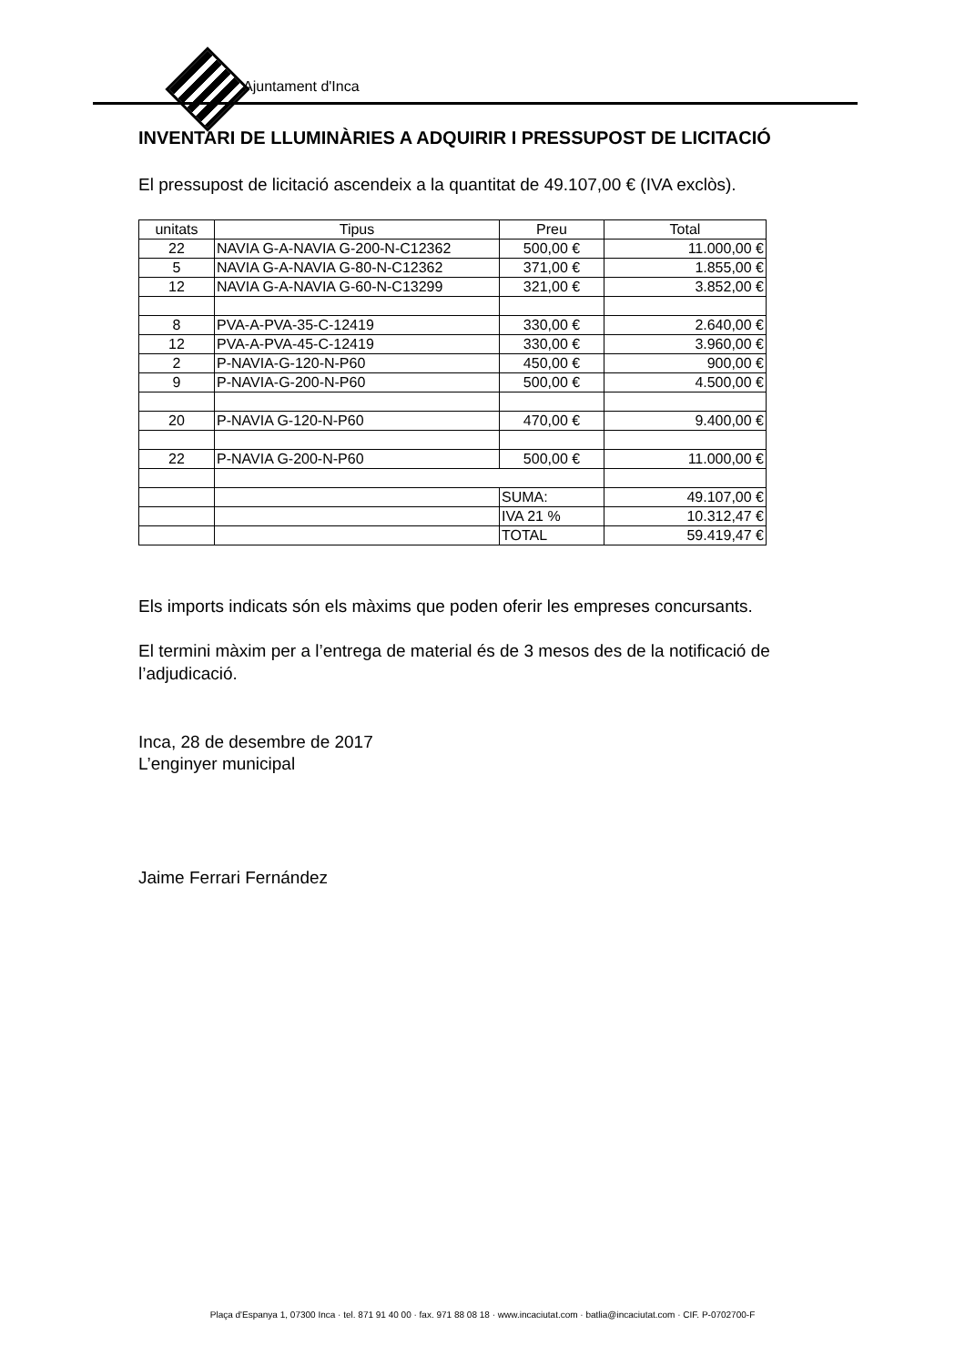Ajuntament d'Inca
INVENTARI DE LLUMINÀRIES A ADQUIRIR I PRESSUPOST DE LICITACIÓ
El pressupost de licitació ascendeix a la quantitat de 49.107,00 € (IVA exclòs).
| unitats | Tipus | Preu | Total |
| --- | --- | --- | --- |
| 22 | NAVIA G-A-NAVIA G-200-N-C12362 | 500,00 € | 11.000,00 € |
| 5 | NAVIA G-A-NAVIA G-80-N-C12362 | 371,00 € | 1.855,00 € |
| 12 | NAVIA G-A-NAVIA G-60-N-C13299 | 321,00 € | 3.852,00 € |
| 8 | PVA-A-PVA-35-C-12419 | 330,00 € | 2.640,00 € |
| 12 | PVA-A-PVA-45-C-12419 | 330,00 € | 3.960,00 € |
| 2 | P-NAVIA-G-120-N-P60 | 450,00 € | 900,00 € |
| 9 | P-NAVIA-G-200-N-P60 | 500,00 € | 4.500,00 € |
| 20 | P-NAVIA G-120-N-P60 | 470,00 € | 9.400,00 € |
| 22 | P-NAVIA G-200-N-P60 | 500,00 € | 11.000,00 € |
| | | SUMA: | 49.107,00 € |
| | | IVA 21 % | 10.312,47 € |
| | | TOTAL | 59.419,47 € |
Els imports indicats són els màxims que poden oferir les empreses concursants.
El termini màxim per a l’entrega de material és de 3 mesos des de la notificació de l’adjudicació.
Inca, 28 de desembre de 2017
L’enginyer municipal
Jaime Ferrari Fernández
Plaça d'Espanya 1, 07300 Inca · tel. 871 91 40 00 · fax. 971 88 08 18 · www.incaciutat.com · batlia@incaciutat.com · CIF. P-0702700-F